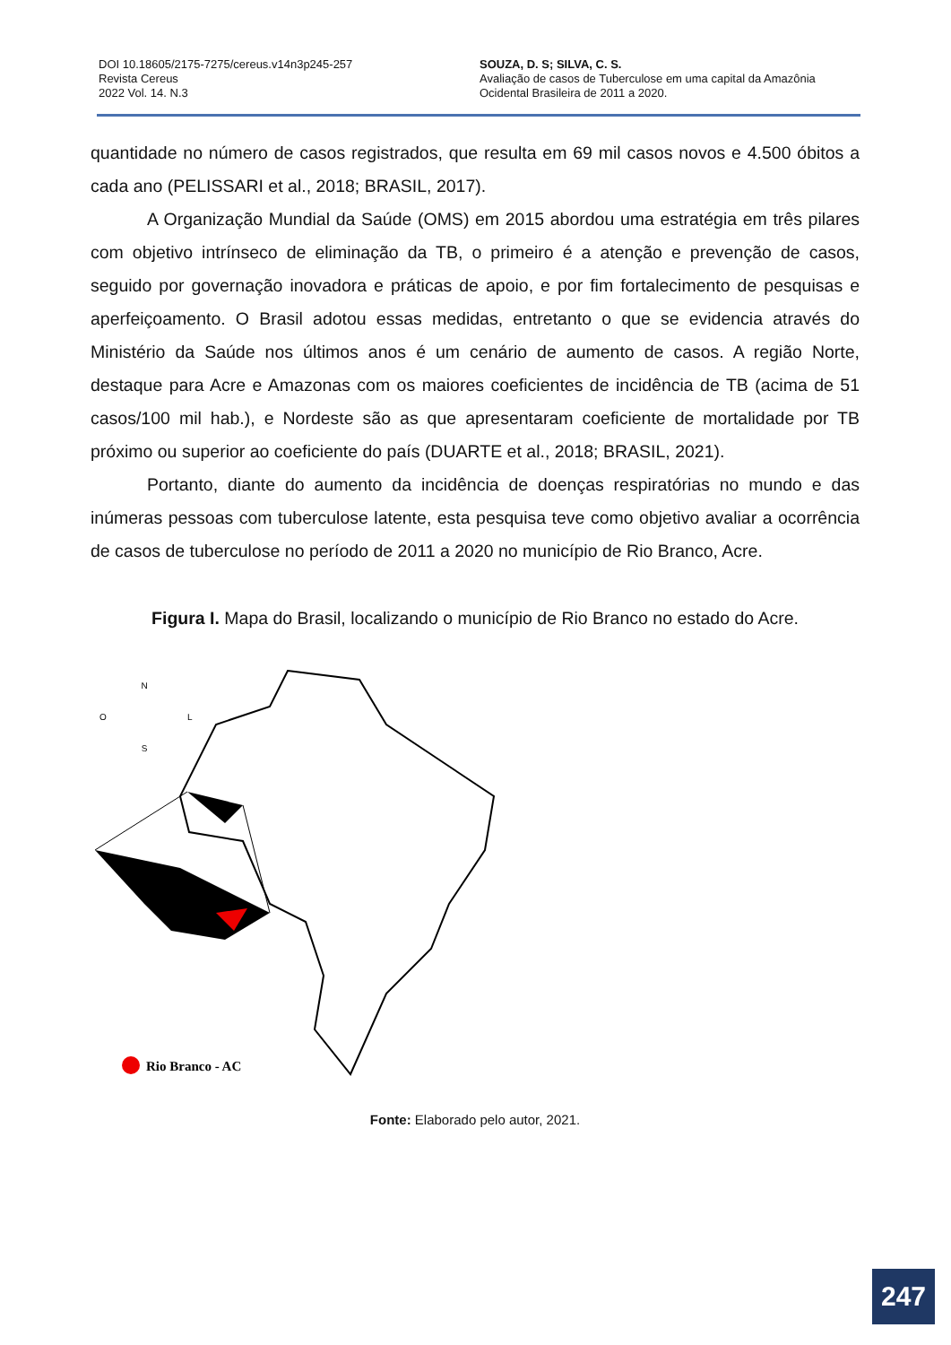DOI 10.18605/2175-7275/cereus.v14n3p245-257
Revista Cereus
2022 Vol. 14. N.3
SOUZA, D. S; SILVA, C. S.
Avaliação de casos de Tuberculose em uma capital da Amazônia Ocidental Brasileira de 2011 a 2020.
quantidade no número de casos registrados, que resulta em 69 mil casos novos e 4.500 óbitos a cada ano (PELISSARI et al., 2018; BRASIL, 2017).
A Organização Mundial da Saúde (OMS) em 2015 abordou uma estratégia em três pilares com objetivo intrínseco de eliminação da TB, o primeiro é a atenção e prevenção de casos, seguido por governação inovadora e práticas de apoio, e por fim fortalecimento de pesquisas e aperfeiçoamento. O Brasil adotou essas medidas, entretanto o que se evidencia através do Ministério da Saúde nos últimos anos é um cenário de aumento de casos. A região Norte, destaque para Acre e Amazonas com os maiores coeficientes de incidência de TB (acima de 51 casos/100 mil hab.), e Nordeste são as que apresentaram coeficiente de mortalidade por TB próximo ou superior ao coeficiente do país (DUARTE et al., 2018; BRASIL, 2021).
Portanto, diante do aumento da incidência de doenças respiratórias no mundo e das inúmeras pessoas com tuberculose latente, esta pesquisa teve como objetivo avaliar a ocorrência de casos de tuberculose no período de 2011 a 2020 no município de Rio Branco, Acre.
Figura I. Mapa do Brasil, localizando o município de Rio Branco no estado do Acre.
N
S
O
L
Rio Branco - AC
Fonte: Elaborado pelo autor, 2021.
247